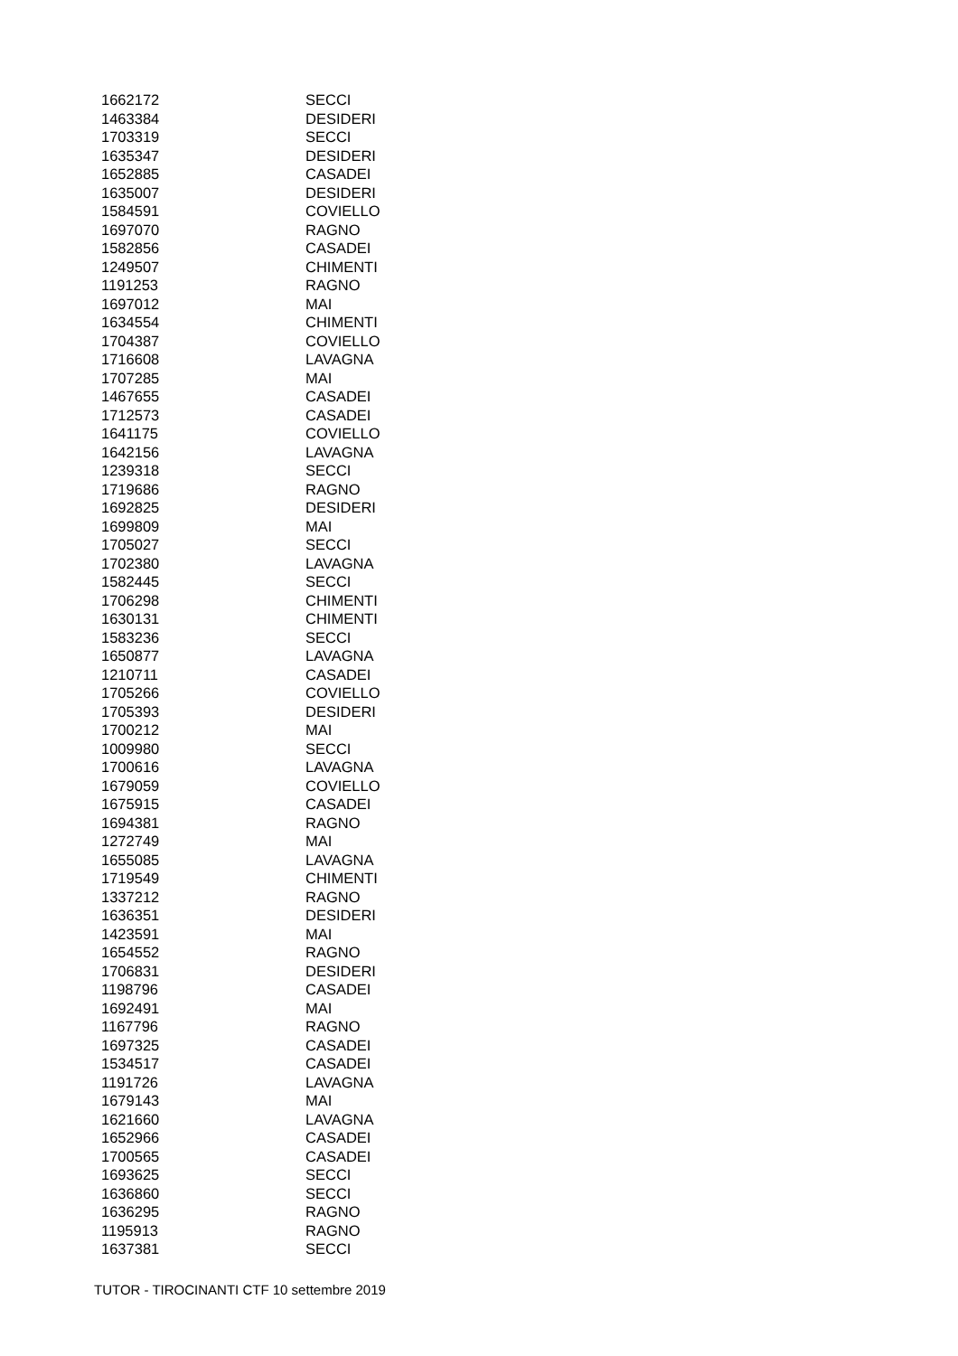| 1662172 | SECCI |
| 1463384 | DESIDERI |
| 1703319 | SECCI |
| 1635347 | DESIDERI |
| 1652885 | CASADEI |
| 1635007 | DESIDERI |
| 1584591 | COVIELLO |
| 1697070 | RAGNO |
| 1582856 | CASADEI |
| 1249507 | CHIMENTI |
| 1191253 | RAGNO |
| 1697012 | MAI |
| 1634554 | CHIMENTI |
| 1704387 | COVIELLO |
| 1716608 | LAVAGNA |
| 1707285 | MAI |
| 1467655 | CASADEI |
| 1712573 | CASADEI |
| 1641175 | COVIELLO |
| 1642156 | LAVAGNA |
| 1239318 | SECCI |
| 1719686 | RAGNO |
| 1692825 | DESIDERI |
| 1699809 | MAI |
| 1705027 | SECCI |
| 1702380 | LAVAGNA |
| 1582445 | SECCI |
| 1706298 | CHIMENTI |
| 1630131 | CHIMENTI |
| 1583236 | SECCI |
| 1650877 | LAVAGNA |
| 1210711 | CASADEI |
| 1705266 | COVIELLO |
| 1705393 | DESIDERI |
| 1700212 | MAI |
| 1009980 | SECCI |
| 1700616 | LAVAGNA |
| 1679059 | COVIELLO |
| 1675915 | CASADEI |
| 1694381 | RAGNO |
| 1272749 | MAI |
| 1655085 | LAVAGNA |
| 1719549 | CHIMENTI |
| 1337212 | RAGNO |
| 1636351 | DESIDERI |
| 1423591 | MAI |
| 1654552 | RAGNO |
| 1706831 | DESIDERI |
| 1198796 | CASADEI |
| 1692491 | MAI |
| 1167796 | RAGNO |
| 1697325 | CASADEI |
| 1534517 | CASADEI |
| 1191726 | LAVAGNA |
| 1679143 | MAI |
| 1621660 | LAVAGNA |
| 1652966 | CASADEI |
| 1700565 | CASADEI |
| 1693625 | SECCI |
| 1636860 | SECCI |
| 1636295 | RAGNO |
| 1195913 | RAGNO |
| 1637381 | SECCI |
TUTOR - TIROCINANTI CTF 10 settembre 2019